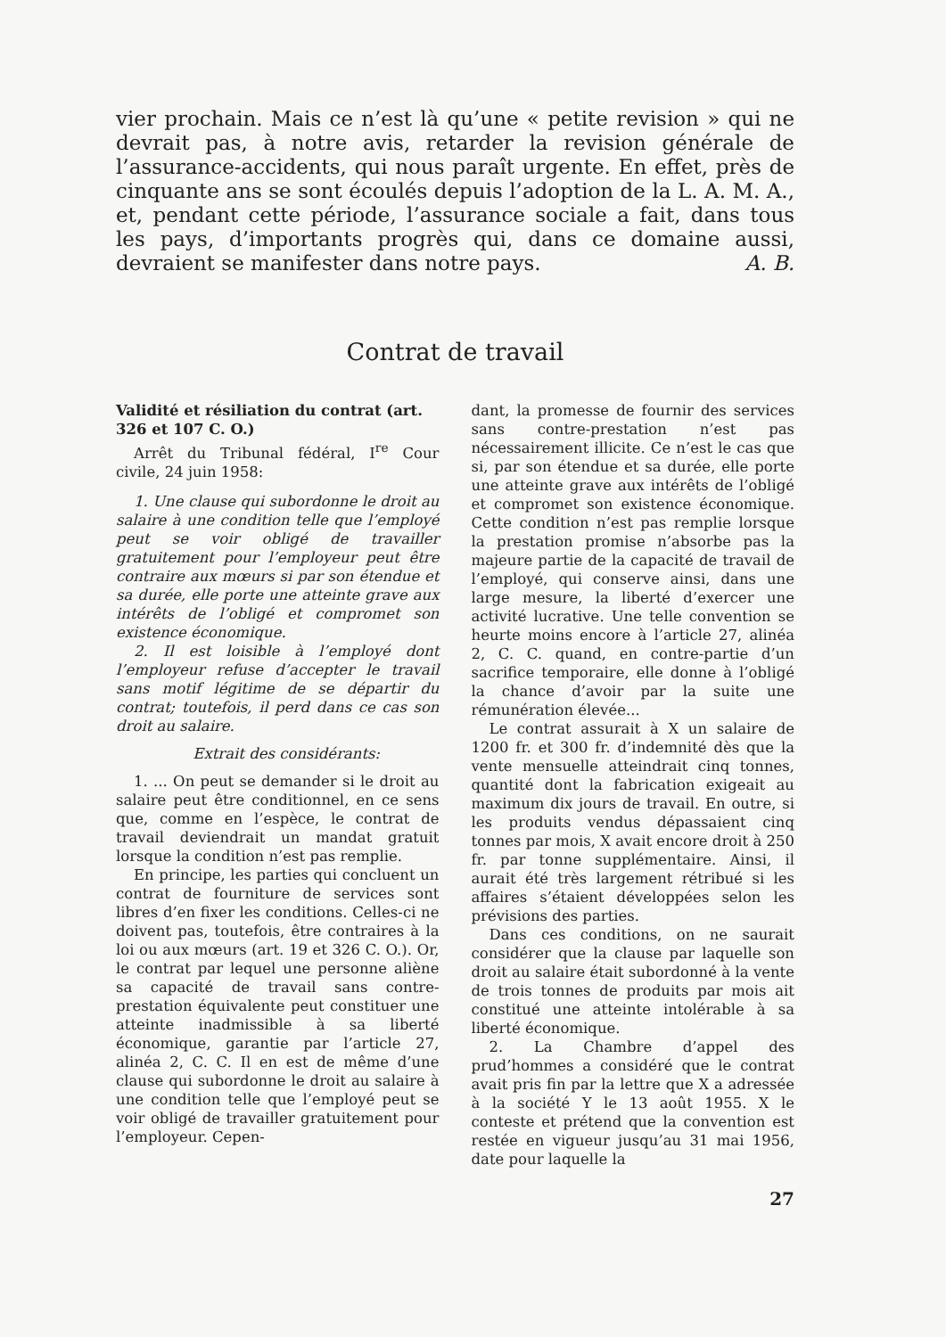vier prochain. Mais ce n’est là qu’une « petite revision » qui ne devrait pas, à notre avis, retarder la revision générale de l’assurance-accidents, qui nous paraît urgente. En effet, près de cinquante ans se sont écoulés depuis l’adoption de la L. A. M. A., et, pendant cette période, l’assurance sociale a fait, dans tous les pays, d’importants progrès qui, dans ce domaine aussi, devraient se manifester dans notre pays. A. B.
Contrat de travail
Validité et résiliation du contrat (art. 326 et 107 C. O.)
Arrêt du Tribunal fédéral, I<sup>re</sup> Cour civile, 24 juin 1958:
1. Une clause qui subordonne le droit au salaire à une condition telle que l’employé peut se voir obligé de travailler gratuitement pour l’employeur peut être contraire aux mœurs si par son étendue et sa durée, elle porte une atteinte grave aux intérêts de l’obligé et compromet son existence économique.
2. Il est loisible à l’employé dont l’employeur refuse d’accepter le travail sans motif légitime de se départir du contrat; toutefois, il perd dans ce cas son droit au salaire.
Extrait des considérants:
1. ... On peut se demander si le droit au salaire peut être conditionnel, en ce sens que, comme en l’espèce, le contrat de travail deviendrait un mandat gratuit lorsque la condition n’est pas remplie.
En principe, les parties qui concluent un contrat de fourniture de services sont libres d’en fixer les conditions. Celles-ci ne doivent pas, toutefois, être contraires à la loi ou aux mœurs (art. 19 et 326 C. O.). Or, le contrat par lequel une personne aliène sa capacité de travail sans contre-prestation équivalente peut constituer une atteinte inadmissible à sa liberté économique, garantie par l’article 27, alinéa 2, C. C. Il en est de même d’une clause qui subordonne le droit au salaire à une condition telle que l’employé peut se voir obligé de travailler gratuitement pour l’employeur. Cepen-
dant, la promesse de fournir des services sans contre-prestation n’est pas nécessairement illicite. Ce n’est le cas que si, par son étendue et sa durée, elle porte une atteinte grave aux intérêts de l’obligé et compromet son existence économique. Cette condition n’est pas remplie lorsque la prestation promise n’absorbe pas la majeure partie de la capacité de travail de l’employé, qui conserve ainsi, dans une large mesure, la liberté d’exercer une activité lucrative. Une telle convention se heurte moins encore à l’article 27, alinéa 2, C. C. quand, en contre-partie d’un sacrifice temporaire, elle donne à l’obligé la chance d’avoir par la suite une rémunération élevée...
Le contrat assurait à X un salaire de 1200 fr. et 300 fr. d’indemnité dès que la vente mensuelle atteindrait cinq tonnes, quantité dont la fabrication exigeait au maximum dix jours de travail. En outre, si les produits vendus dépassaient cinq tonnes par mois, X avait encore droit à 250 fr. par tonne supplémentaire. Ainsi, il aurait été très largement rétribué si les affaires s’étaient développées selon les prévisions des parties.
Dans ces conditions, on ne saurait considérer que la clause par laquelle son droit au salaire était subordonné à la vente de trois tonnes de produits par mois ait constitué une atteinte intolérable à sa liberté économique.
2. La Chambre d’appel des prud’hommes a considéré que le contrat avait pris fin par la lettre que X a adressée à la société Y le 13 août 1955. X le conteste et prétend que la convention est restée en vigueur jusqu’au 31 mai 1956, date pour laquelle la
27